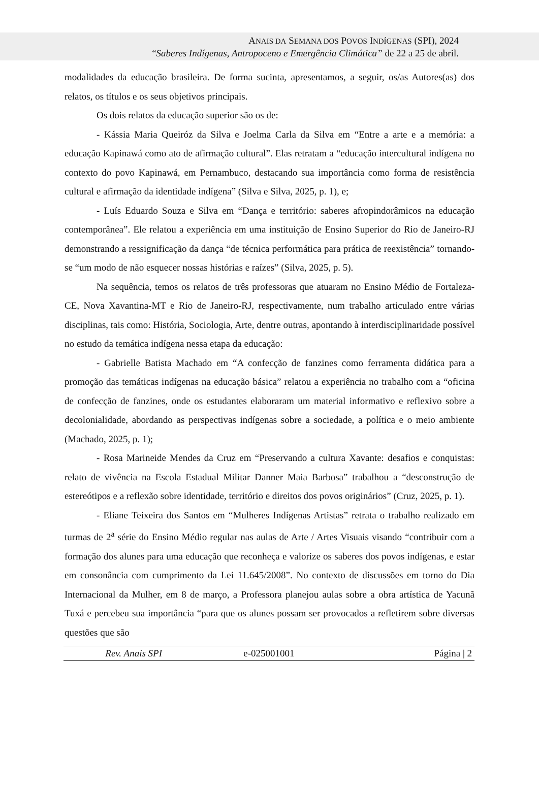ANAIS DA SEMANA DOS POVOS INDÍGENAS (SPI), 2024
“Saberes Indígenas, Antropoceno e Emergência Climática” de 22 a 25 de abril.
modalidades da educação brasileira. De forma sucinta, apresentamos, a seguir, os/as Autores(as) dos relatos, os títulos e os seus objetivos principais.
Os dois relatos da educação superior são os de:
- Kássia Maria Queiróz da Silva e Joelma Carla da Silva em “Entre a arte e a memória: a educação Kapinawá como ato de afirmação cultural”. Elas retratam a “educação intercultural indígena no contexto do povo Kapinawá, em Pernambuco, destacando sua importância como forma de resistência cultural e afirmação da identidade indígena” (Silva e Silva, 2025, p. 1), e;
- Luís Eduardo Souza e Silva em “Dança e território: saberes afropindorâmicos na educação contemporânea”. Ele relatou a experiência em uma instituição de Ensino Superior do Rio de Janeiro-RJ demonstrando a ressignificação da dança “de técnica performática para prática de reexistência” tornando-se “um modo de não esquecer nossas histórias e raízes” (Silva, 2025, p. 5).
Na sequência, temos os relatos de três professoras que atuaram no Ensino Médio de Fortaleza-CE, Nova Xavantina-MT e Rio de Janeiro-RJ, respectivamente, num trabalho articulado entre várias disciplinas, tais como: História, Sociologia, Arte, dentre outras, apontando à interdisciplinaridade possível no estudo da temática indígena nessa etapa da educação:
- Gabrielle Batista Machado em “A confecção de fanzines como ferramenta didática para a promoção das temáticas indígenas na educação básica” relatou a experiência no trabalho com a “oficina de confecção de fanzines, onde os estudantes elaboraram um material informativo e reflexivo sobre a decolonialidade, abordando as perspectivas indígenas sobre a sociedade, a política e o meio ambiente (Machado, 2025, p. 1);
- Rosa Marineide Mendes da Cruz em “Preservando a cultura Xavante: desafios e conquistas: relato de vivência na Escola Estadual Militar Danner Maia Barbosa” trabalhou a “desconstrução de estereótipos e a reflexão sobre identidade, território e direitos dos povos originários” (Cruz, 2025, p. 1).
- Eliane Teixeira dos Santos em “Mulheres Indígenas Artistas” retrata o trabalho realizado em turmas de 2<sup>a</sup> série do Ensino Médio regular nas aulas de Arte / Artes Visuais visando “contribuir com a formação dos alunes para uma educação que reconheça e valorize os saberes dos povos indígenas, e estar em consonância com cumprimento da Lei 11.645/2008”. No contexto de discussões em torno do Dia Internacional da Mulher, em 8 de março, a Professora planejou aulas sobre a obra artística de Yacunã Tuxá e percebeu sua importância “para que os alunes possam ser provocados a refletirem sobre diversas questões que são
Rev. Anais SPI e-025001001 Página | 2